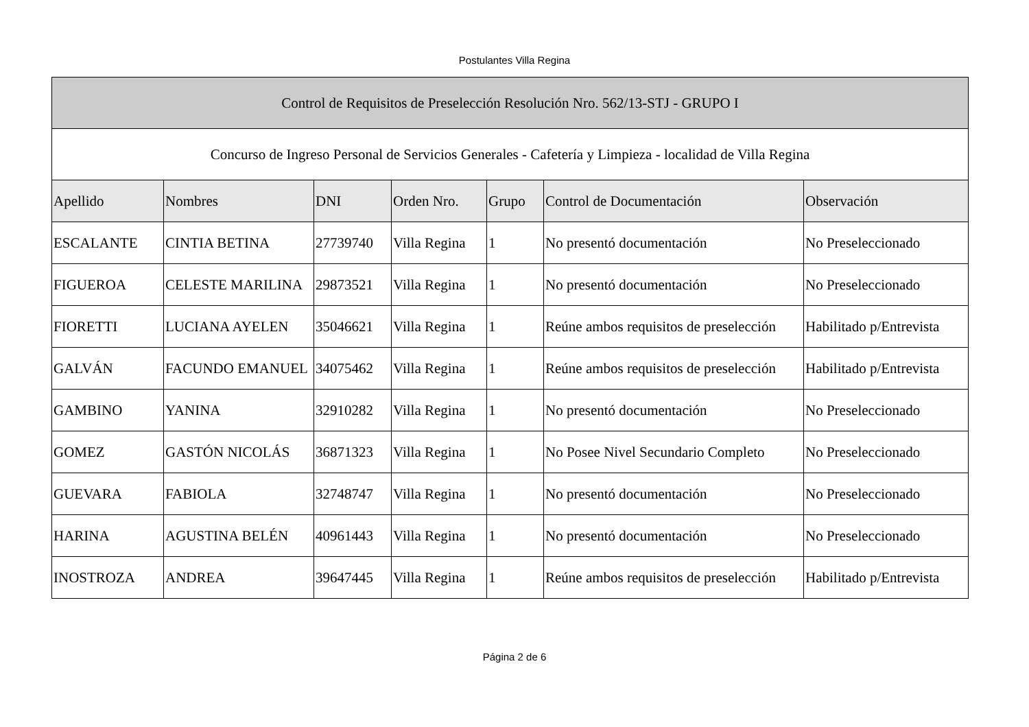Postulantes Villa Regina
| Control de Requisitos de Preselección Resolución Nro. 562/13-STJ - GRUPO I | | | | | | |
| --- | --- | --- | --- | --- | --- | --- |
| Concurso de Ingreso Personal de Servicios Generales - Cafetería y Limpieza - localidad de Villa Regina | | | | | | |
| Apellido | Nombres | DNI | Orden Nro. | Grupo | Control de Documentación | Observación |
| ESCALANTE | CINTIA BETINA | 27739740 | Villa Regina | 1 | No presentó documentación | No Preseleccionado |
| FIGUEROA | CELESTE MARILINA | 29873521 | Villa Regina | 1 | No presentó documentación | No Preseleccionado |
| FIORETTI | LUCIANA AYELEN | 35046621 | Villa Regina | 1 | Reúne ambos requisitos de preselección | Habilitado p/Entrevista |
| GALVÁN | FACUNDO EMANUEL | 34075462 | Villa Regina | 1 | Reúne ambos requisitos de preselección | Habilitado p/Entrevista |
| GAMBINO | YANINA | 32910282 | Villa Regina | 1 | No presentó documentación | No Preseleccionado |
| GOMEZ | GASTÓN NICOLÁS | 36871323 | Villa Regina | 1 | No Posee Nivel Secundario Completo | No Preseleccionado |
| GUEVARA | FABIOLA | 32748747 | Villa Regina | 1 | No presentó documentación | No Preseleccionado |
| HARINA | AGUSTINA BELÉN | 40961443 | Villa Regina | 1 | No presentó documentación | No Preseleccionado |
| INOSTROZA | ANDREA | 39647445 | Villa Regina | 1 | Reúne ambos requisitos de preselección | Habilitado p/Entrevista |
Página 2 de 6